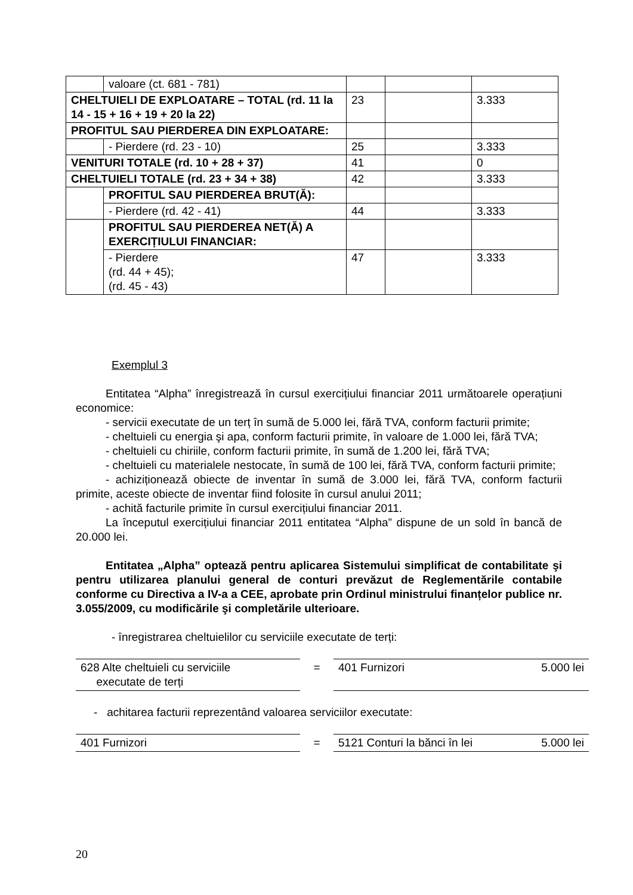| | valoare (ct. 681 - 781) | | | |
| CHELTUIELI DE EXPLOATARE – TOTAL (rd. 11 la 14 - 15 + 16 + 19 + 20 la 22) | | 23 | | 3.333 |
| PROFITUL SAU PIERDEREA DIN EXPLOATARE: | | | | |
| | - Pierdere (rd. 23 - 10) | 25 | | 3.333 |
| VENITURI TOTALE (rd. 10 + 28 + 37) | | 41 | | 0 |
| CHELTUIELI TOTALE (rd. 23 + 34 + 38) | | 42 | | 3.333 |
| | PROFITUL SAU PIERDEREA BRUT(Ă): | | | |
| | - Pierdere (rd. 42 - 41) | 44 | | 3.333 |
| | PROFITUL SAU PIERDEREA NET(Ă) A EXERCIȚIULUI FINANCIAR: | | | |
| | - Pierdere (rd. 44 + 45); (rd. 45 - 43) | 47 | | 3.333 |
Exemplul 3
Entitatea “Alpha” înregistrează în cursul exercițiului financiar 2011 următoarele operațiuni economice:
- servicii executate de un terț în sumă de 5.000 lei, fără TVA, conform facturii primite;
- cheltuieli cu energia şi apa, conform facturii primite, în valoare de 1.000 lei, fără TVA;
- cheltuieli cu chiriile, conform facturii primite, în sumă de 1.200 lei, fără TVA;
- cheltuieli cu materialele nestocate, în sumă de 100 lei, fără TVA, conform facturii primite;
- achiziționează obiecte de inventar în sumă de 3.000 lei, fără TVA, conform facturii primite, aceste obiecte de inventar fiind folosite în cursul anului 2011;
- achită facturile primite în cursul exercițiului financiar 2011.
La începutul exercițiului financiar 2011 entitatea “Alpha” dispune de un sold în bancă de 20.000 lei.
Entitatea „Alpha” optează pentru aplicarea Sistemului simplificat de contabilitate şi pentru utilizarea planului general de conturi prevăzut de Reglementările contabile conforme cu Directiva a IV-a a CEE, aprobate prin Ordinul ministrului finanțelor publice nr. 3.055/2009, cu modificările şi completările ulterioare.
- înregistrarea cheltuielilor cu serviciile executate de terți:
| 628 Alte cheltuieli cu serviciile executate de terți | = | 401 Furnizori | 5.000 lei |
- achitarea facturii reprezentând valoarea serviciilor executate:
| 401 Furnizori | = | 5121 Conturi la bănci în lei | 5.000 lei |
20